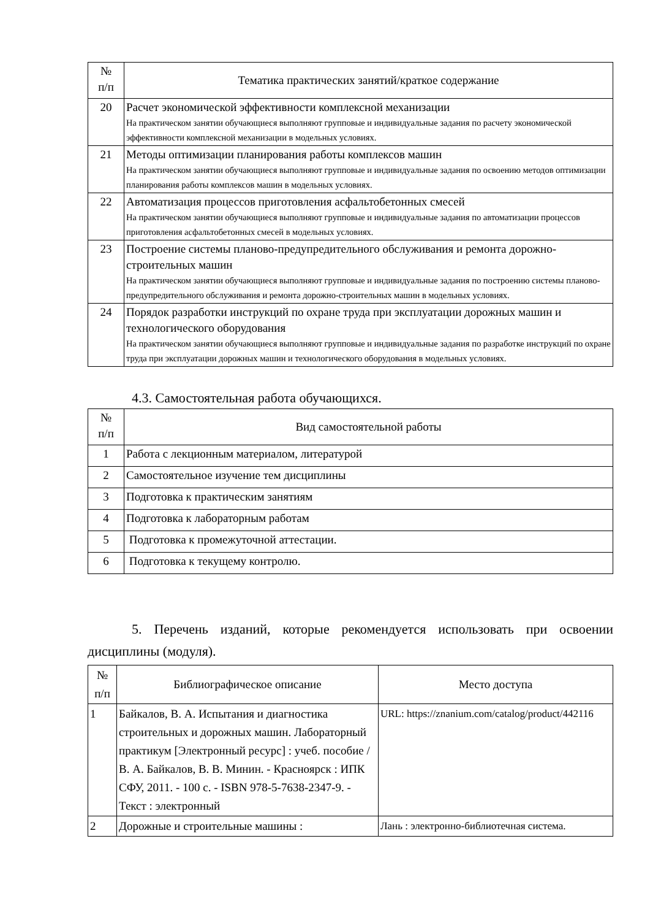| № п/п | Тематика практических занятий/краткое содержание |
| --- | --- |
| 20 | Расчет экономической эффективности комплексной механизации На практическом занятии обучающиеся выполняют групповые и индивидуальные задания по расчету экономической эффективности комплексной механизации в модельных условиях. |
| 21 | Методы оптимизации планирования работы комплексов машин На практическом занятии обучающиеся выполняют групповые и индивидуальные задания по освоению методов оптимизации планирования работы комплексов машин в модельных условиях. |
| 22 | Автоматизация процессов приготовления асфальтобетонных смесей На практическом занятии обучающиеся выполняют групповые и индивидуальные задания по автоматизации процессов приготовления асфальтобетонных смесей в модельных условиях. |
| 23 | Построение системы планово-предупредительного обслуживания и ремонта дорожно-строительных машин На практическом занятии обучающиеся выполняют групповые и индивидуальные задания по построению системы планово-предупредительного обслуживания и ремонта дорожно-строительных машин в модельных условиях. |
| 24 | Порядок разработки инструкций по охране труда при эксплуатации дорожных машин и технологического оборудования На практическом занятии обучающиеся выполняют групповые и индивидуальные задания по разработке инструкций по охране труда при эксплуатации дорожных машин и технологического оборудования в модельных условиях. |
4.3. Самостоятельная работа обучающихся.
| № п/п | Вид самостоятельной работы |
| --- | --- |
| 1 | Работа с лекционным материалом, литературой |
| 2 | Самостоятельное изучение тем дисциплины |
| 3 | Подготовка к практическим занятиям |
| 4 | Подготовка к лабораторным работам |
| 5 | Подготовка к промежуточной аттестации. |
| 6 | Подготовка к текущему контролю. |
5. Перечень изданий, которые рекомендуется использовать при освоении дисциплины (модуля).
| № п/п | Библиографическое описание | Место доступа |
| --- | --- | --- |
| 1 | Байкалов, В. А. Испытания и диагностика строительных и дорожных машин. Лабораторный практикум [Электронный ресурс] : учеб. пособие / В. А. Байкалов, В. В. Минин. - Красноярск : ИПК СФУ, 2011. - 100 с. - ISBN 978-5-7638-2347-9. - Текст : электронный | URL: https://znanium.com/catalog/product/442116 |
| 2 | Дорожные и строительные машины : | Лань : электронно-библиотечная система. |